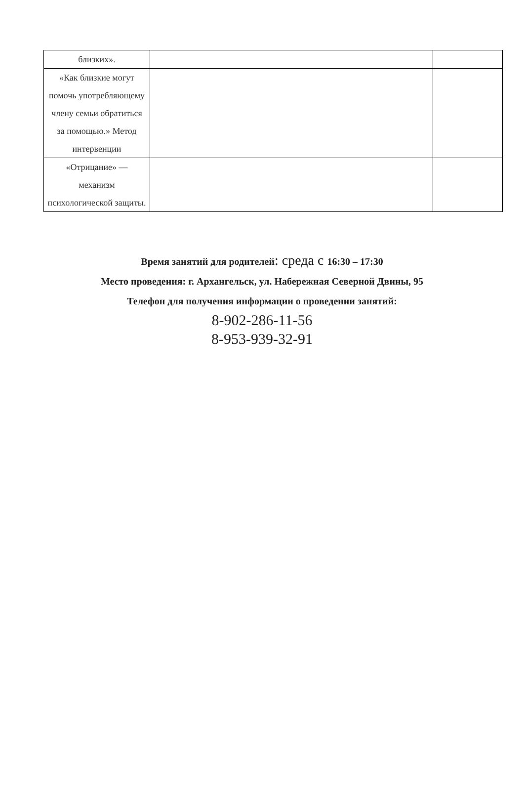| близких». | | |
| «Как близкие могут помочь употребляющему члену семьи обратиться за помощью.» Метод интервенции | | |
| «Отрицание» — механизм психологической защиты. | | |
Время занятий для родителей: среда с 16:30 – 17:30
Место проведения: г. Архангельск, ул. Набережная Северной Двины, 95
Телефон для получения информации о проведении занятий:
8-902-286-11-56
8-953-939-32-91